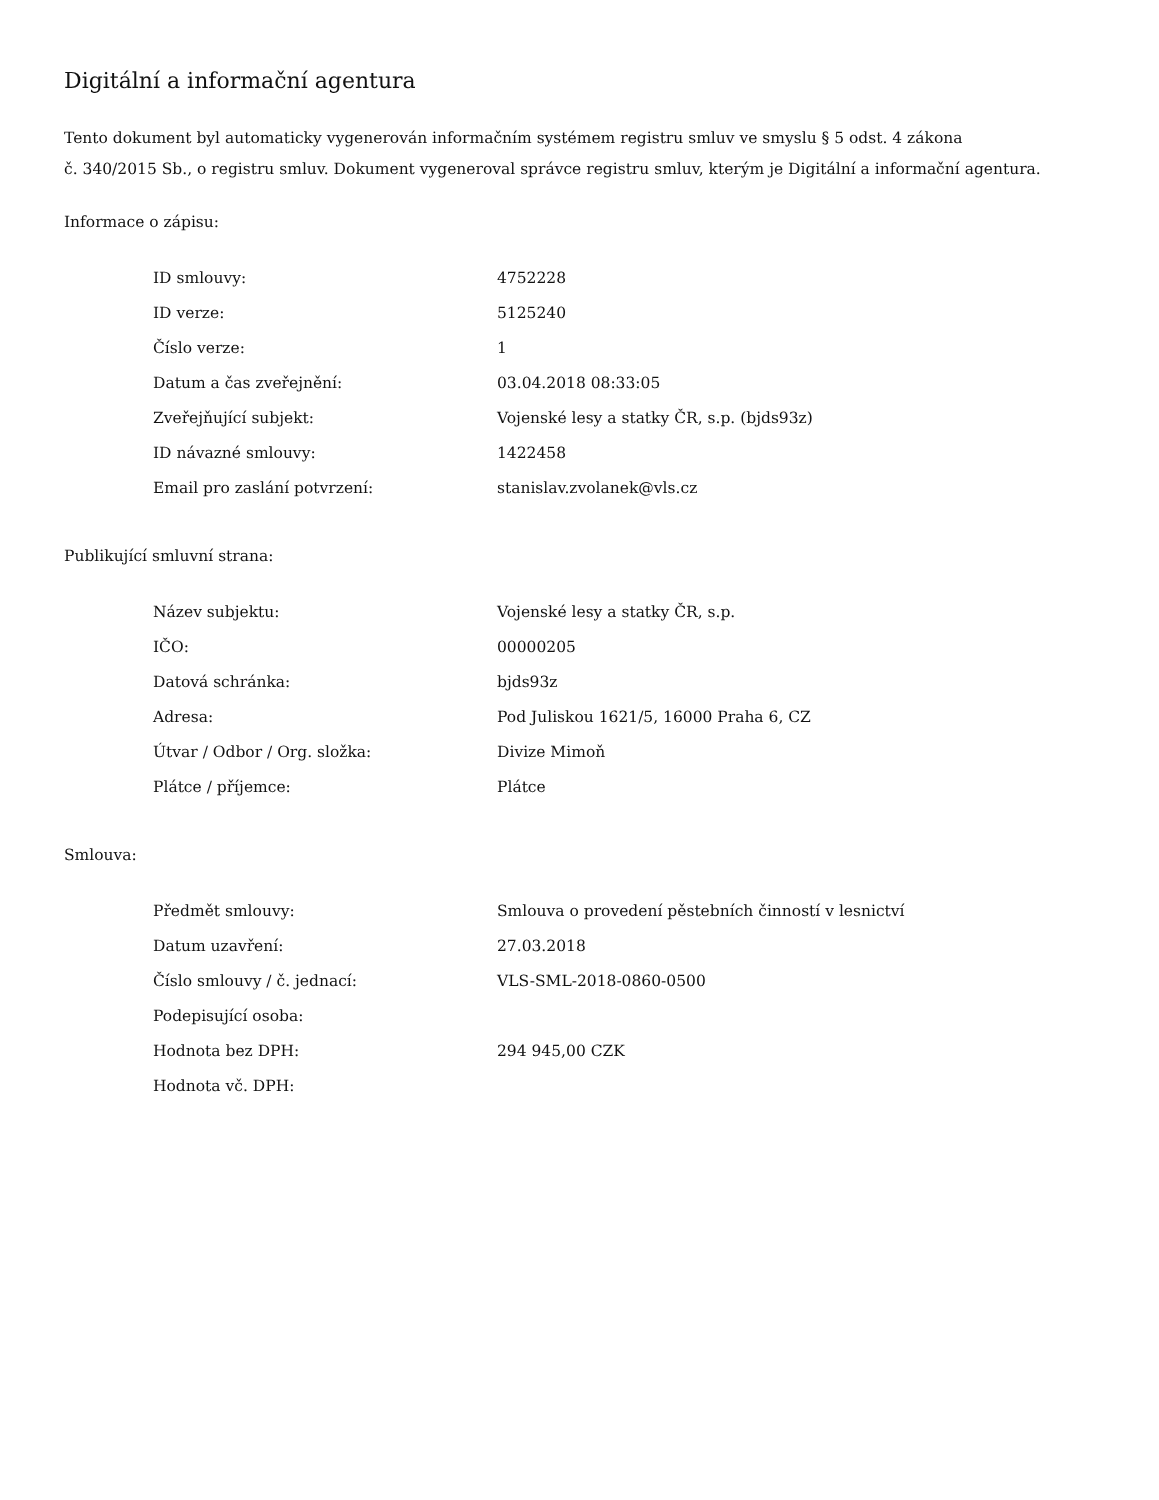Digitální a informační agentura
Tento dokument byl automaticky vygenerován informačním systémem registru smluv ve smyslu § 5 odst. 4 zákona
č. 340/2015 Sb., o registru smluv. Dokument vygeneroval správce registru smluv, kterým je Digitální a informační agentura.
Informace o zápisu:
| ID smlouvy: | 4752228 |
| ID verze: | 5125240 |
| Číslo verze: | 1 |
| Datum a čas zveřejnění: | 03.04.2018 08:33:05 |
| Zveřejňující subjekt: | Vojenské lesy a statky ČR, s.p. (bjds93z) |
| ID návazné smlouvy: | 1422458 |
| Email pro zaslání potvrzení: | stanislav.zvolanek@vls.cz |
Publikující smluvní strana:
| Název subjektu: | Vojenské lesy a statky ČR, s.p. |
| IČO: | 00000205 |
| Datová schránka: | bjds93z |
| Adresa: | Pod Juliskou 1621/5, 16000 Praha 6, CZ |
| Útvar / Odbor / Org. složka: | Divize Mimoň |
| Plátce / příjemce: | Plátce |
Smlouva:
| Předmět smlouvy: | Smlouva o provedení pěstebních činností v lesnictví |
| Datum uzavření: | 27.03.2018 |
| Číslo smlouvy / č. jednací: | VLS-SML-2018-0860-0500 |
| Podepisující osoba: | |
| Hodnota bez DPH: | 294 945,00 CZK |
| Hodnota vč. DPH: | |